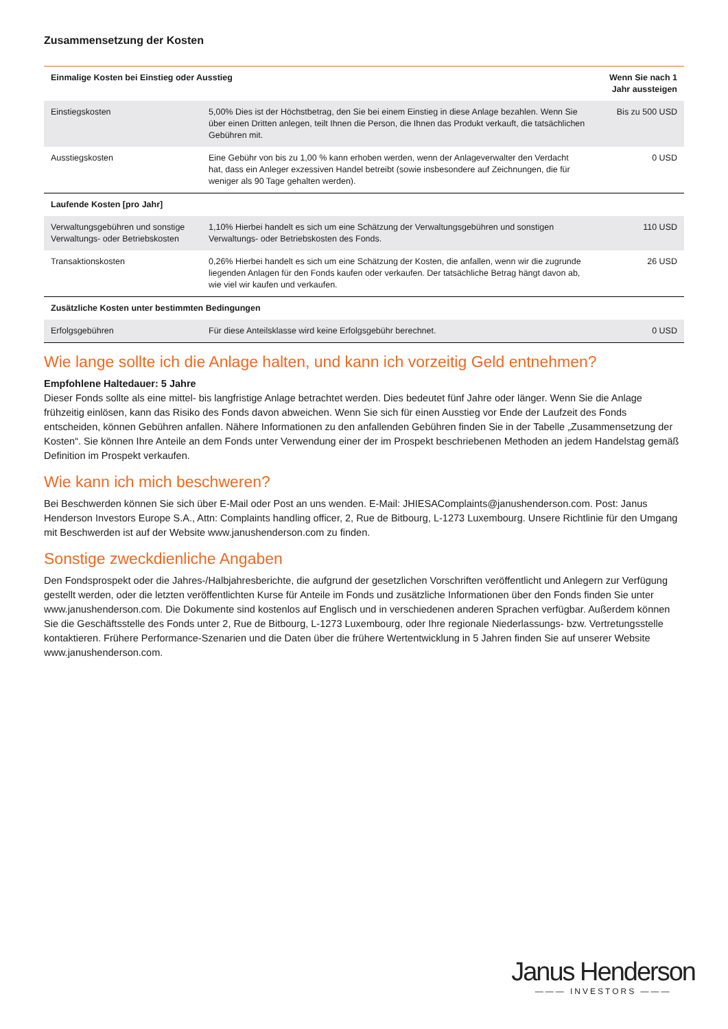Zusammensetzung der Kosten
| Einmalige Kosten bei Einstieg oder Ausstieg | | Wenn Sie nach 1 Jahr aussteigen |
| --- | --- | --- |
| Einstiegskosten | 5,00% Dies ist der Höchstbetrag, den Sie bei einem Einstieg in diese Anlage bezahlen. Wenn Sie über einen Dritten anlegen, teilt Ihnen die Person, die Ihnen das Produkt verkauft, die tatsächlichen Gebühren mit. | Bis zu 500 USD |
| Ausstiegskosten | Eine Gebühr von bis zu 1,00 % kann erhoben werden, wenn der Anlageverwalter den Verdacht hat, dass ein Anleger exzessiven Handel betreibt (sowie insbesondere auf Zeichnungen, die für weniger als 90 Tage gehalten werden). | 0 USD |
| Laufende Kosten [pro Jahr] | | |
| Verwaltungsgebühren und sonstige Verwaltungs- oder Betriebskosten | 1,10% Hierbei handelt es sich um eine Schätzung der Verwaltungsgebühren und sonstigen Verwaltungs- oder Betriebskosten des Fonds. | 110 USD |
| Transaktionskosten | 0,26% Hierbei handelt es sich um eine Schätzung der Kosten, die anfallen, wenn wir die zugrunde liegenden Anlagen für den Fonds kaufen oder verkaufen. Der tatsächliche Betrag hängt davon ab, wie viel wir kaufen und verkaufen. | 26 USD |
| Zusätzliche Kosten unter bestimmten Bedingungen | | |
| Erfolgsgebühren | Für diese Anteilsklasse wird keine Erfolgsgebühr berechnet. | 0 USD |
Wie lange sollte ich die Anlage halten, und kann ich vorzeitig Geld entnehmen?
Empfohlene Haltedauer: 5 Jahre
Dieser Fonds sollte als eine mittel- bis langfristige Anlage betrachtet werden. Dies bedeutet fünf Jahre oder länger. Wenn Sie die Anlage frühzeitig einlösen, kann das Risiko des Fonds davon abweichen. Wenn Sie sich für einen Ausstieg vor Ende der Laufzeit des Fonds entscheiden, können Gebühren anfallen. Nähere Informationen zu den anfallenden Gebühren finden Sie in der Tabelle „Zusammensetzung der Kosten“. Sie können Ihre Anteile an dem Fonds unter Verwendung einer der im Prospekt beschriebenen Methoden an jedem Handelstag gemäß Definition im Prospekt verkaufen.
Wie kann ich mich beschweren?
Bei Beschwerden können Sie sich über E-Mail oder Post an uns wenden. E-Mail: JHIESAComplaints@janushenderson.com. Post: Janus Henderson Investors Europe S.A., Attn: Complaints handling officer, 2, Rue de Bitbourg, L-1273 Luxembourg. Unsere Richtlinie für den Umgang mit Beschwerden ist auf der Website www.janushenderson.com zu finden.
Sonstige zweckdienliche Angaben
Den Fondsprospekt oder die Jahres-/Halbjahresberichte, die aufgrund der gesetzlichen Vorschriften veröffentlicht und Anlegern zur Verfügung gestellt werden, oder die letzten veröffentlichten Kurse für Anteile im Fonds und zusätzliche Informationen über den Fonds finden Sie unter www.janushenderson.com. Die Dokumente sind kostenlos auf Englisch und in verschiedenen anderen Sprachen verfügbar. Außerdem können Sie die Geschäftsstelle des Fonds unter 2, Rue de Bitbourg, L-1273 Luxembourg, oder Ihre regionale Niederlassungs- bzw. Vertretungsstelle kontaktieren. Frühere Performance-Szenarien und die Daten über die frühere Wertentwicklung in 5 Jahren finden Sie auf unserer Website www.janushenderson.com.
Janus Henderson
——— INVESTORS ———